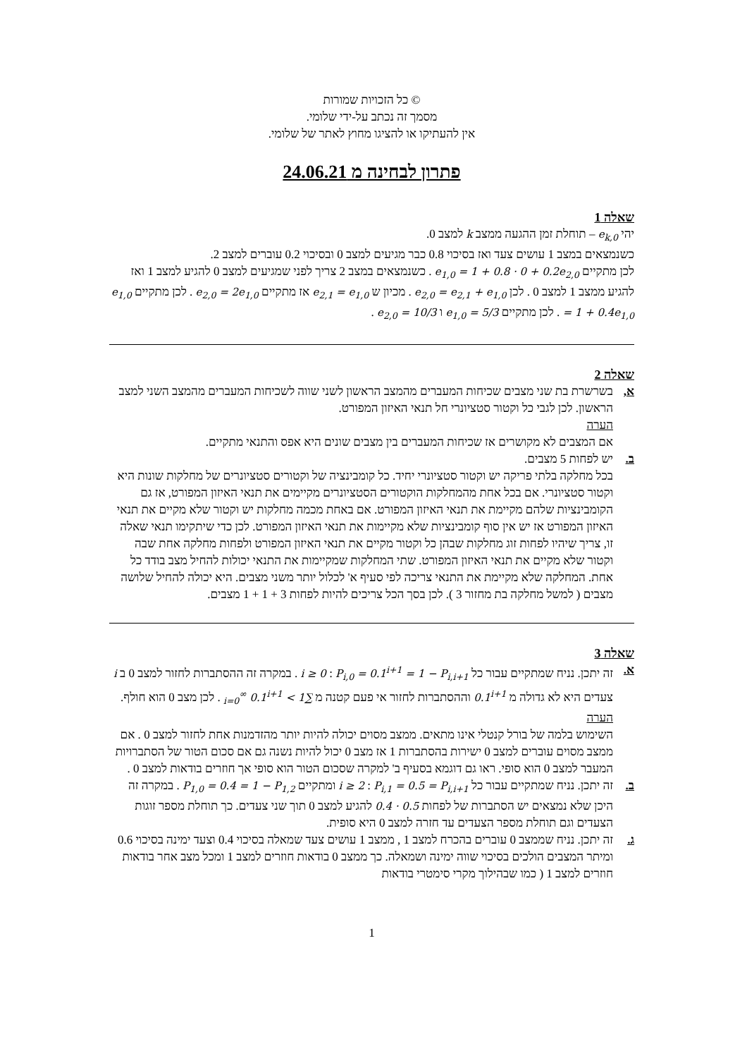© כל הזכויות שמורות
מסמך זה נכתב על-ידי שלומי.
אין להעתיקו או להציגו מחוץ לאתר של שלומי.
פתרון לבחינה מ 24.06.21
שאלה 1
יהי e<sub>k,0</sub> – תוחלת זמן ההגעה ממצב k למצב 0.
כשנמצאים במצב 1 עושים צעד ואז בסיכוי 0.8 כבר מגיעים למצב 0 ובסיכוי 0.2 עוברים למצב 2.
לכן מתקיים e<sub>1,0</sub> = 1 + 0.8 · 0 + 0.2e<sub>2,0</sub> . כשנמצאים במצב 2 צריך לפני שמגיעים למצב 0 להגיע למצב 1 ואז להגיע ממצב 1 למצב 0 . לכן e<sub>2,0</sub> = e<sub>2,1</sub> + e<sub>1,0</sub> . מכיון ש e<sub>2,1</sub> = e<sub>1,0</sub> אז מתקיים e<sub>2,0</sub> = 2e<sub>1,0</sub> . לכן מתקיים e<sub>1,0</sub> = 1 + 0.4e<sub>1,0</sub> . לכן מתקיים e<sub>1,0</sub> = 5/3 ו e<sub>2,0</sub> = 10/3 .
שאלה 2
א, בשרשרת בת שני מצבים שכיחות המעברים מהמצב הראשון לשני שווה לשכיחות המעברים מהמצב השני למצב הראשון. לכן לגבי כל וקטור סטציונרי חל תנאי האיזון המפורט.
הערה
אם המצבים לא מקושרים אז שכיחות המעברים בין מצבים שונים היא אפס והתנאי מתקיים.
ב. יש לפחות 5 מצבים.
בכל מחלקה בלתי פריקה יש וקטור סטציונרי יחיד. כל קומבינציה של וקטורים סטציונרים של מחלקות שונות היא וקטור סטציונרי. אם בכל אחת מהמחלקות הוקטורים הסטציונרים מקיימים את תנאי האיזון המפורט, אז גם הקומבינציות שלהם מקיימת את תנאי האיזון המפורט. אם באחת מכמה מחלקות יש וקטור שלא מקיים את תנאי האיזון המפורט אז יש אין סוף קומבינציות שלא מקיימות את תנאי האיזון המפורט. לכן כדי שיתקימו תנאי שאלה זו, צריך שיהיו לפחות זוג מחלקות שבהן כל וקטור מקיים את תנאי האיזון המפורט ולפחות מחלקה אחת שבה וקטור שלא מקיים את תנאי האיזון המפורט. שתי המחלקות שמקיימות את התנאי יכולות להחיל מצב בודד כל אחת. המחלקה שלא מקיימת את התנאי צריכה לפי סעיף א' לכלול יותר משני מצבים. היא יכולה להחיל שלושה מצבים ( למשל מחלקה בת מחזור 3 ). לכן בסך הכל צריכים להיות לפחות 3 + 1 + 1 מצבים.
שאלה 3
א. זה יתכן. נניח שמתקיים עבור כל i ≥ 0 : P<sub>i,0</sub> = 0.1<sup>i+1</sup> = 1 − P<sub>i,i+1</sub> . במקרה זה ההסתברות לחזור למצב 0 ב i צעדים היא לא גדולה מ 0.1<sup>i+1</sup> וההסתברות לחזור אי פעם קטנה מ ∑<sub>i=0</sub><sup>∞</sup> 0.1<sup>i+1</sup> < 1 . לכן מצב 0 הוא חולף.
הערה
השימוש בלמה של בורל קנטלי אינו מתאים. ממצב מסוים יכולה להיות יותר מהזדמנות אחת לחזור למצב 0 . אם ממצב מסוים עוברים למצב 0 ישירות בהסתברות 1 אז מצב 0 יכול להיות נשנה גם אם סכום הטור של הסתברויות המעבר למצב 0 הוא סופי. ראו גם דוגמא בסעיף ב' למקרה שסכום הטור הוא סופי אך חוזרים בודאות למצב 0 .
ב. זה יתכן. נניח שמתקיים עבור כל i ≥ 2 : P<sub>i,1</sub> = 0.5 = P<sub>i,i+1</sub> ומתקיים P<sub>1,0</sub> = 0.4 = 1 − P<sub>1,2</sub> . במקרה זה היכן שלא נמצאים יש הסתברות של לפחות 0.5 · 0.4 להגיע למצב 0 תוך שני צעדים. כך תוחלת מספר זוגות הצעדים וגם תוחלת מספר הצעדים עד חזרה למצב 0 היא סופית.
ג. זה יתכן. נניח שממצב 0 עוברים בהכרח למצב 1 , ממצב 1 עושים צעד שמאלה בסיכוי 0.4 וצעד ימינה בסיכוי 0.6 ומיתר המצבים הולכים בסיכוי שווה ימינה ושמאלה. כך ממצב 0 בודאות חוזרים למצב 1 ומכל מצב אחר בודאות חוזרים למצב 1 ( כמו שבהילוך מקרי סימטרי בודאות
1